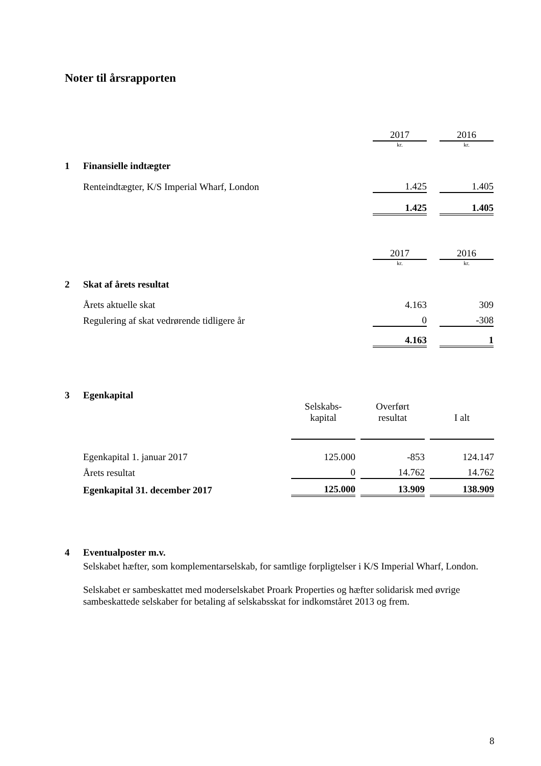Noter til årsrapporten
| | | 2017 | | 2016 |
| | | kr. | | kr. |
| 1 | Finansielle indtægter | | | |
| | Renteindtægter, K/S Imperial Wharf, London | 1.425 | | 1.405 |
| | | 1.425 | | 1.405 |
| | | 2017 | | 2016 |
| | | kr. | | kr. |
| 2 | Skat af årets resultat | | | |
| | Årets aktuelle skat | 4.163 | | 309 |
| | Regulering af skat vedrørende tidligere år | 0 | | -308 |
| | | 4.163 | | 1 |
| 3 | Egenkapital | | | | | |
| | | Selskabs- kapital | | Overført resultat | | I alt |
| | Egenkapital 1. januar 2017 | 125.000 | | -853 | | 124.147 |
| | Årets resultat | 0 | | 14.762 | | 14.762 |
| | Egenkapital 31. december 2017 | 125.000 | | 13.909 | | 138.909 |
4 Eventualposter m.v.
Selskabet hæfter, som komplementarselskab, for samtlige forpligtelser i K/S Imperial Wharf, London.
Selskabet er sambeskattet med moderselskabet Proark Properties og hæfter solidarisk med øvrige sambeskattede selskaber for betaling af selskabsskat for indkomståret 2013 og frem.
8